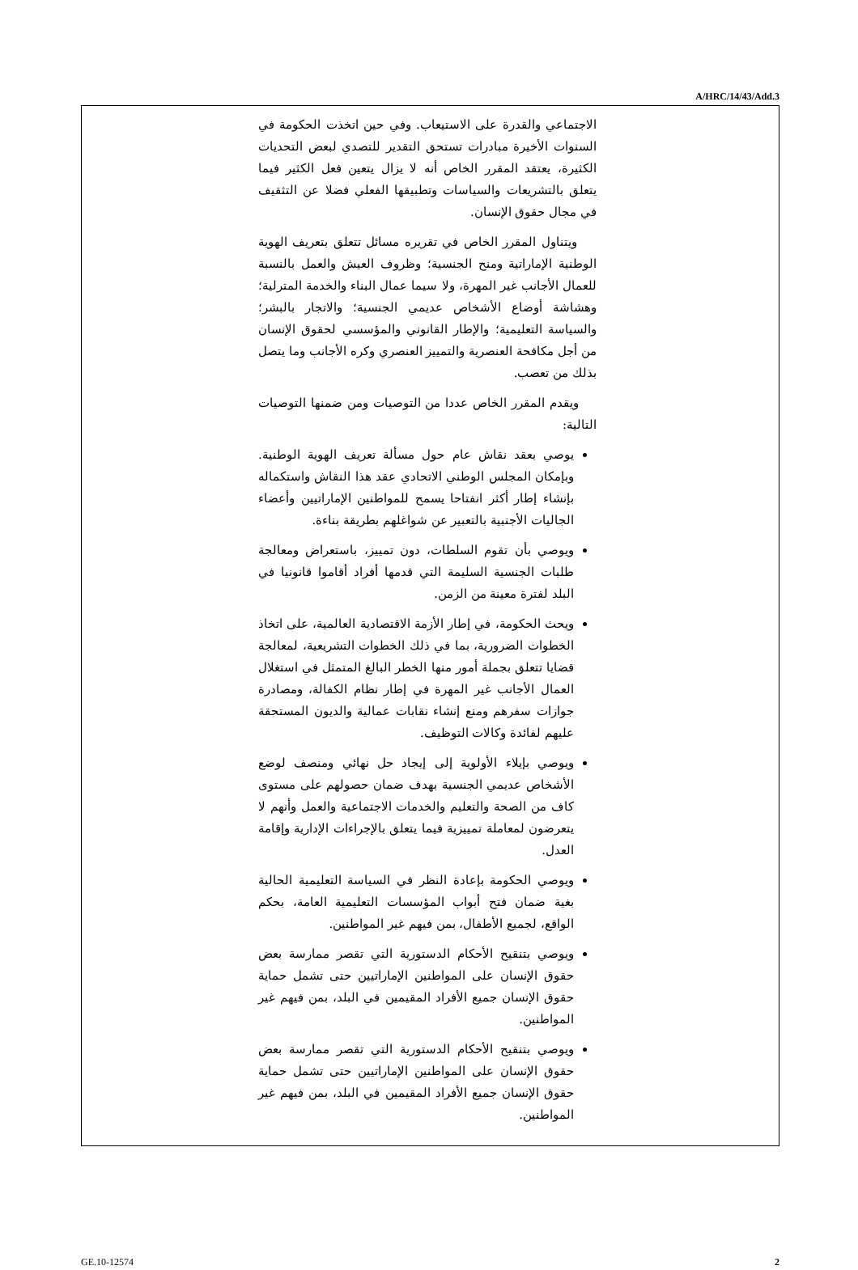A/HRC/14/43/Add.3
الاجتماعي والقدرة على الاستيعاب. وفي حين اتخذت الحكومة في السنوات الأخيرة مبادرات تستحق التقدير للتصدي لبعض التحديات الكثيرة، يعتقد المقرر الخاص أنه لا يزال يتعين فعل الكثير فيما يتعلق بالتشريعات والسياسات وتطبيقها الفعلي فضلا عن التثقيف في مجال حقوق الإنسان.
ويتناول المقرر الخاص في تقريره مسائل تتعلق بتعريف الهوية الوطنية الإماراتية ومنح الجنسية؛ وظروف العيش والعمل بالنسبة للعمال الأجانب غير المهرة، ولا سيما عمال البناء والخدمة المترلية؛ وهشاشة أوضاع الأشخاص عديمي الجنسية؛ والاتجار بالبشر؛ والسياسة التعليمية؛ والإطار القانوني والمؤسسي لحقوق الإنسان من أجل مكافحة العنصرية والتمييز العنصري وكره الأجانب وما يتصل بذلك من تعصب.
ويقدم المقرر الخاص عددا من التوصيات ومن ضمنها التوصيات التالية:
يوصي بعقد نقاش عام حول مسألة تعريف الهوية الوطنية. وبإمكان المجلس الوطني الاتحادي عقد هذا النقاش واستكماله بإنشاء إطار أكثر انفتاحا يسمح للمواطنين الإماراتيين وأعضاء الجاليات الأجنبية بالتعبير عن شواغلهم بطريقة بناءة.
ويوصي بأن تقوم السلطات، دون تمييز، باستعراض ومعالجة طلبات الجنسية السليمة التي قدمها أفراد أقاموا قانونيا في البلد لفترة معينة من الزمن.
ويحث الحكومة، في إطار الأزمة الاقتصادية العالمية، على اتخاذ الخطوات الضرورية، بما في ذلك الخطوات التشريعية، لمعالجة قضايا تتعلق بجملة أمور منها الخطر البالغ المتمثل في استغلال العمال الأجانب غير المهرة في إطار نظام الكفالة، ومصادرة جوازات سفرهم ومنع إنشاء نقابات عمالية والديون المستحقة عليهم لفائدة وكالات التوظيف.
ويوصي بإيلاء الأولوية إلى إيجاد حل نهائي ومنصف لوضع الأشخاص عديمي الجنسية بهدف ضمان حصولهم على مستوى كاف من الصحة والتعليم والخدمات الاجتماعية والعمل وأنهم لا يتعرضون لمعاملة تمييزية فيما يتعلق بالإجراءات الإدارية وإقامة العدل.
ويوصي الحكومة بإعادة النظر في السياسة التعليمية الحالية بغية ضمان فتح أبواب المؤسسات التعليمية العامة، بحكم الواقع، لجميع الأطفال، بمن فيهم غير المواطنين.
ويوصي بتنقيح الأحكام الدستورية التي تقصر ممارسة بعض حقوق الإنسان على المواطنين الإماراتيين حتى تشمل حماية حقوق الإنسان جميع الأفراد المقيمين في البلد، بمن فيهم غير المواطنين.
ويوصي بتنقيح الأحكام الدستورية التي تقصر ممارسة بعض حقوق الإنسان على المواطنين الإماراتيين حتى تشمل حماية حقوق الإنسان جميع الأفراد المقيمين في البلد، بمن فيهم غير المواطنين.
GE.10-12574 2